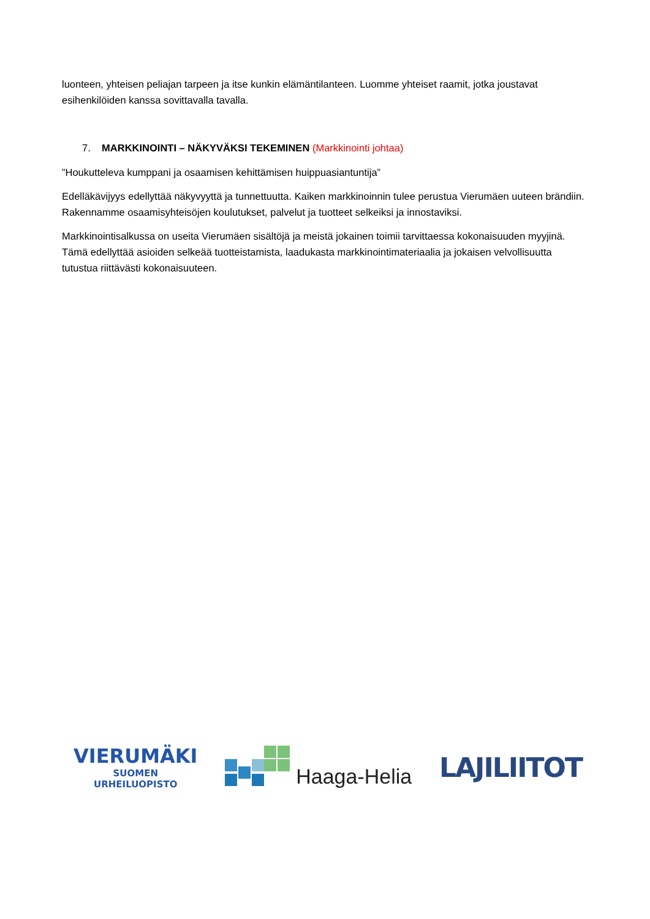luonteen, yhteisen peliajan tarpeen ja itse kunkin elämäntilanteen. Luomme yhteiset raamit, jotka joustavat esihenkilöiden kanssa sovittavalla tavalla.
7. MARKKINOINTI – NÄKYVÄKSI TEKEMINEN (Markkinointi johtaa)
”Houkutteleva kumppani ja osaamisen kehittämisen huippuasiantuntija”
Edelläkävijyys edellyttää näkyvyyttä ja tunnettuutta. Kaiken markkinoinnin tulee perustua Vierumäen uuteen brändiin. Rakennamme osaamisyhteisöjen koulutukset, palvelut ja tuotteet selkeiksi ja innostaviksi.
Markkinointisalkussa on useita Vierumäen sisältöjä ja meistä jokainen toimii tarvittaessa kokonaisuuden myyjinä. Tämä edellyttää asioiden selkeää tuotteistamista, laadukasta markkinointimateriaalia ja jokaisen velvollisuutta tutustua riittävästi kokonaisuuteen.
VIERUMÄKI
SUOMEN
URHEILUOPISTO
Haaga-Helia
LAJILIITOT